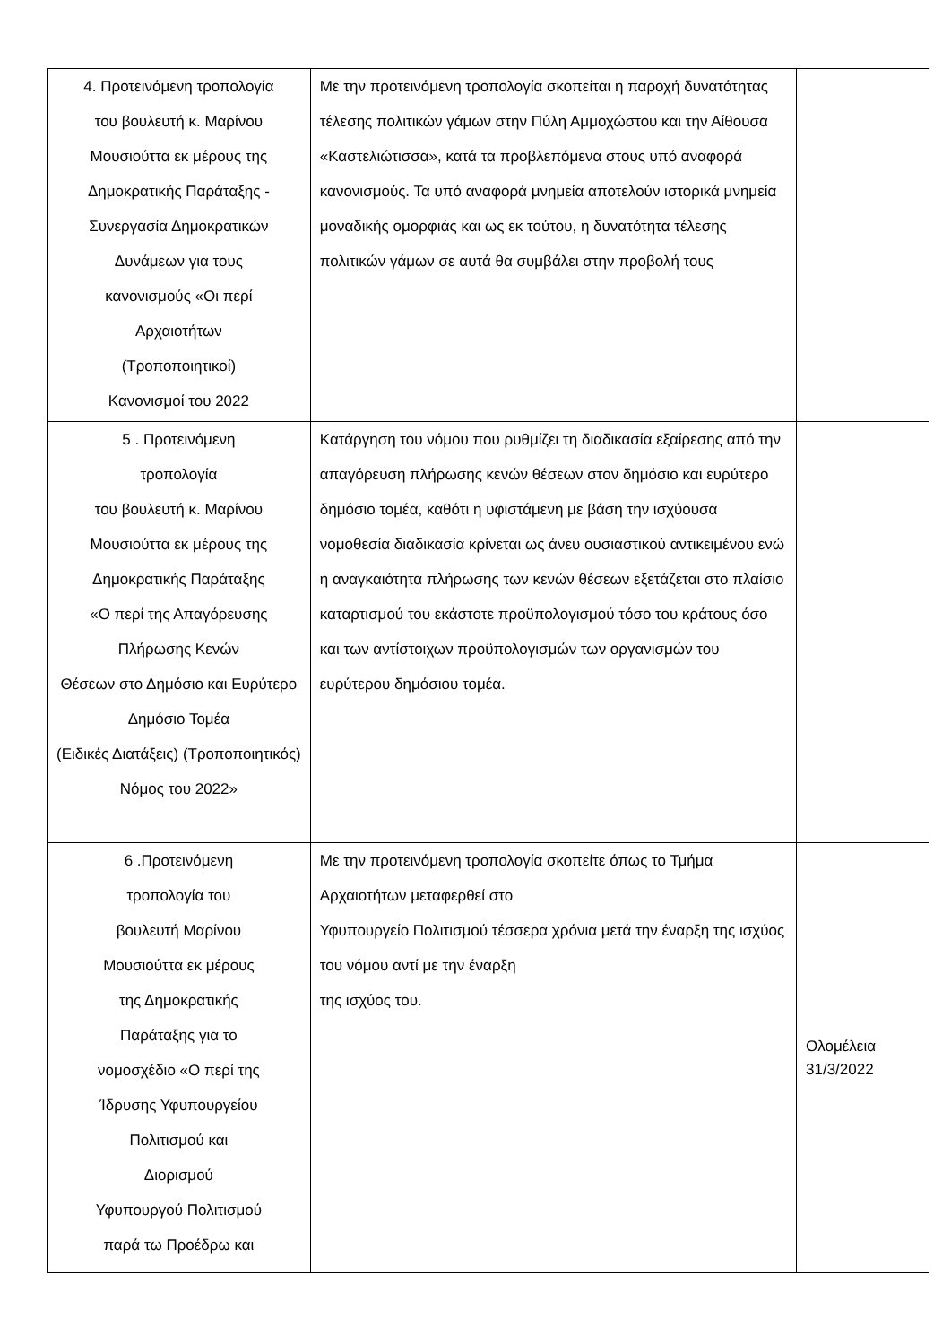| 4. Προτεινόμενη τροπολογία του βουλευτή κ. Μαρίνου Μουσιούττα εκ μέρους της Δημοκρατικής Παράταξης - Συνεργασία Δημοκρατικών Δυνάμεων για τους κανονισμούς «Οι περί Αρχαιοτήτων (Τροποποιητικοί) Κανονισμοί του 2022 | Με την προτεινόμενη τροπολογία σκοπείται η παροχή δυνατότητας τέλεσης πολιτικών γάμων στην Πύλη Αμμοχώστου και την Αίθουσα «Καστελιώτισσα», κατά τα προβλεπόμενα στους υπό αναφορά κανονισμούς. Τα υπό αναφορά μνημεία αποτελούν ιστορικά μνημεία μοναδικής ομορφιάς και ως εκ τούτου, η δυνατότητα τέλεσης πολιτικών γάμων σε αυτά θα συμβάλει στην προβολή τους | |
| 5 . Προτεινόμενη τροπολογία του βουλευτή κ. Μαρίνου Μουσιούττα εκ μέρους της Δημοκρατικής Παράταξης «Ο περί της Απαγόρευσης Πλήρωσης Κενών Θέσεων στο Δημόσιο και Ευρύτερο Δημόσιο Τομέα (Ειδικές Διατάξεις) (Τροποποιητικός) Νόμος του 2022» | Κατάργηση του νόμου που ρυθμίζει τη διαδικασία εξαίρεσης από την απαγόρευση πλήρωσης κενών θέσεων στον δημόσιο και ευρύτερο δημόσιο τομέα, καθότι η υφιστάμενη με βάση την ισχύουσα νομοθεσία διαδικασία κρίνεται ως άνευ ουσιαστικού αντικειμένου ενώ η αναγκαιότητα πλήρωσης των κενών θέσεων εξετάζεται στο πλαίσιο καταρτισμού του εκάστοτε προϋπολογισμού τόσο του κράτους όσο και των αντίστοιχων προϋπολογισμών των οργανισμών του ευρύτερου δημόσιου τομέα. | |
| 6 .Προτεινόμενη τροπολογία του βουλευτή Μαρίνου Μουσιούττα εκ μέρους της Δημοκρατικής Παράταξης για το νομοσχέδιο «Ο περί της Ίδρυσης Υφυπουργείου Πολιτισμού και Διορισμού Υφυπουργού Πολιτισμού παρά τω Προέδρω και | Με την προτεινόμενη τροπολογία σκοπείτε όπως το Τμήμα Αρχαιοτήτων μεταφερθεί στο Υφυπουργείο Πολιτισμού τέσσερα χρόνια μετά την έναρξη της ισχύος του νόμου αντί με την έναρξη της ισχύος του. | Ολομέλεια 31/3/2022 |